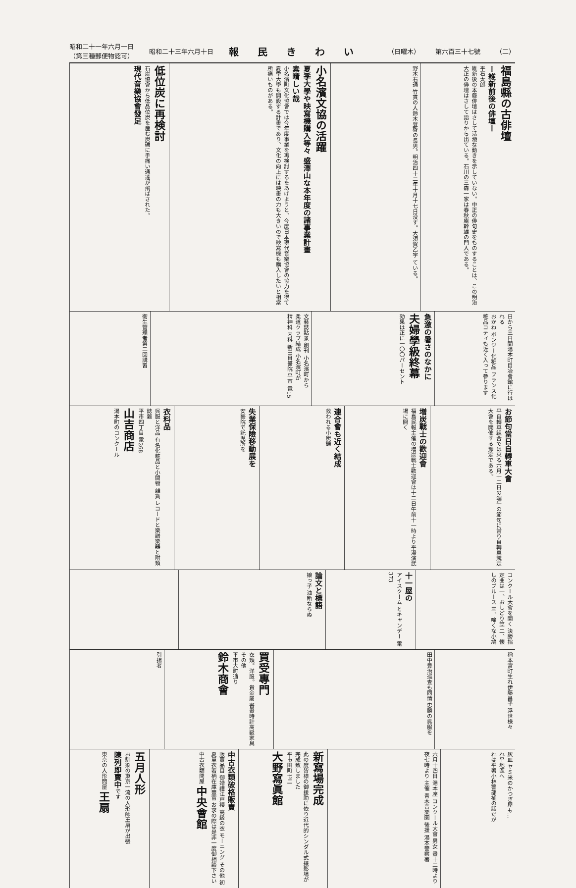（二） 第六百三十七號 （日曜木） 報民きわい 昭和二十三年六月十日 昭和二十一年六月一日
（第三種郵便物認可）
福島縣の古俳壇
ー維新前後の俳壇ー
平石太郎
維新後の本縣俳壇はさして活潑な動きを示していない。中正の俳句史をものすることは、この明治大正の俳壇はさして語りから出ている。石川の三森一家は春秋庵幹雄の門人である。
野木右通 竹貫の人鈴木登啓の長男。明治四十二年十月十七日没す。大須賀乙字 ている。
小名濱文協の活躍
夏季大學や映寫機購入等々 盛澤山な本年度の諸事業計畫
素晴しい哉
小名濱町文化協會では今年度事業を再検討するをあげようと、今度日本現代音樂協會の協力を得て夏季大學も開設する計畫であり、文化の向上には映畫の力も大きいので映寫機も購入したいと相當所痛いものがある。
低位炭に再検討
石炭協會から低品位炭を産む炭礦に手痛い通達が飛ばされた。
現代音樂協會發足
日から三日間湯本町目冶會館に行はれる
おかね ボンジー化粧品 フランス化粧品コティも近く入って參ります
急激の暑さのなかに
夫婦學級終幕
効果は正に一〇〇パーセント
文藝誌點景 創刊 小名濱町から
柔道クラブ結成 小名濱町が
精神科 内科 新田目醫院 平市 電15
衛生管理者第二回講習
お節句當日自轉車大會
平自轉車組合では來る六月十二日の端午の節句に當り自轉車競走大會を開催する豫定である。
増炭戰士の歡迎會
福島民報主催の増炭戰士歡迎會は十二日午前十一時より平湯演武場に開く
連合會も近く結成
救われる小炭鑛
失業保險移動展を
安藝院で託児所を
衣料品
呉服と洋品 有名化粧品と小間物 雜貨 レコードと樂譜樂器と附類 誌雜
平市四丁目 電268
山吉商店
湯本町のコンクール
コンクール大會を開く 決勝指定曲は一、おしどり笠 二、懐しのブルース 三、啼くな小鳩
十一屋の
アイスクーム とキャンデー 電373
論文と標語
娘っ子 油断ならぬ
稱本宮町生れ伊藤昌子 浮世様々
田中豊治巡査も同情 忠勝の呉服を
買受專門
衣類。洋服。貴金屬 書畫時計高級家具その他
平市大町通り
鈴木商會
引揚者
灰皿 ヤミ米のかつぎ屋も…
れ平地區へ
れは平署小林警部補の話だが
六月十四日 湯本座 コンクール大會 男女 晝十二時より 夜七時より 主催 青木音樂園 後援 湯本警察署
新寫場完成
此の度皆様の御援助に依り近代的シンダル式撮影場が完成致しました
平市田町七二
大野寫眞館
中古衣類破格販賣
販賣品目 御婚禮江戸褄 高級の衣 モーニング その他 初夏單衣若柄在庫豐富 お求の際は是非一度御相談下さい
中古衣類問屋 中央會館
五月人形
お馴染の東京一流の人形師王扇が出張
陳列即賣中です
東京の人形問屋 王扇